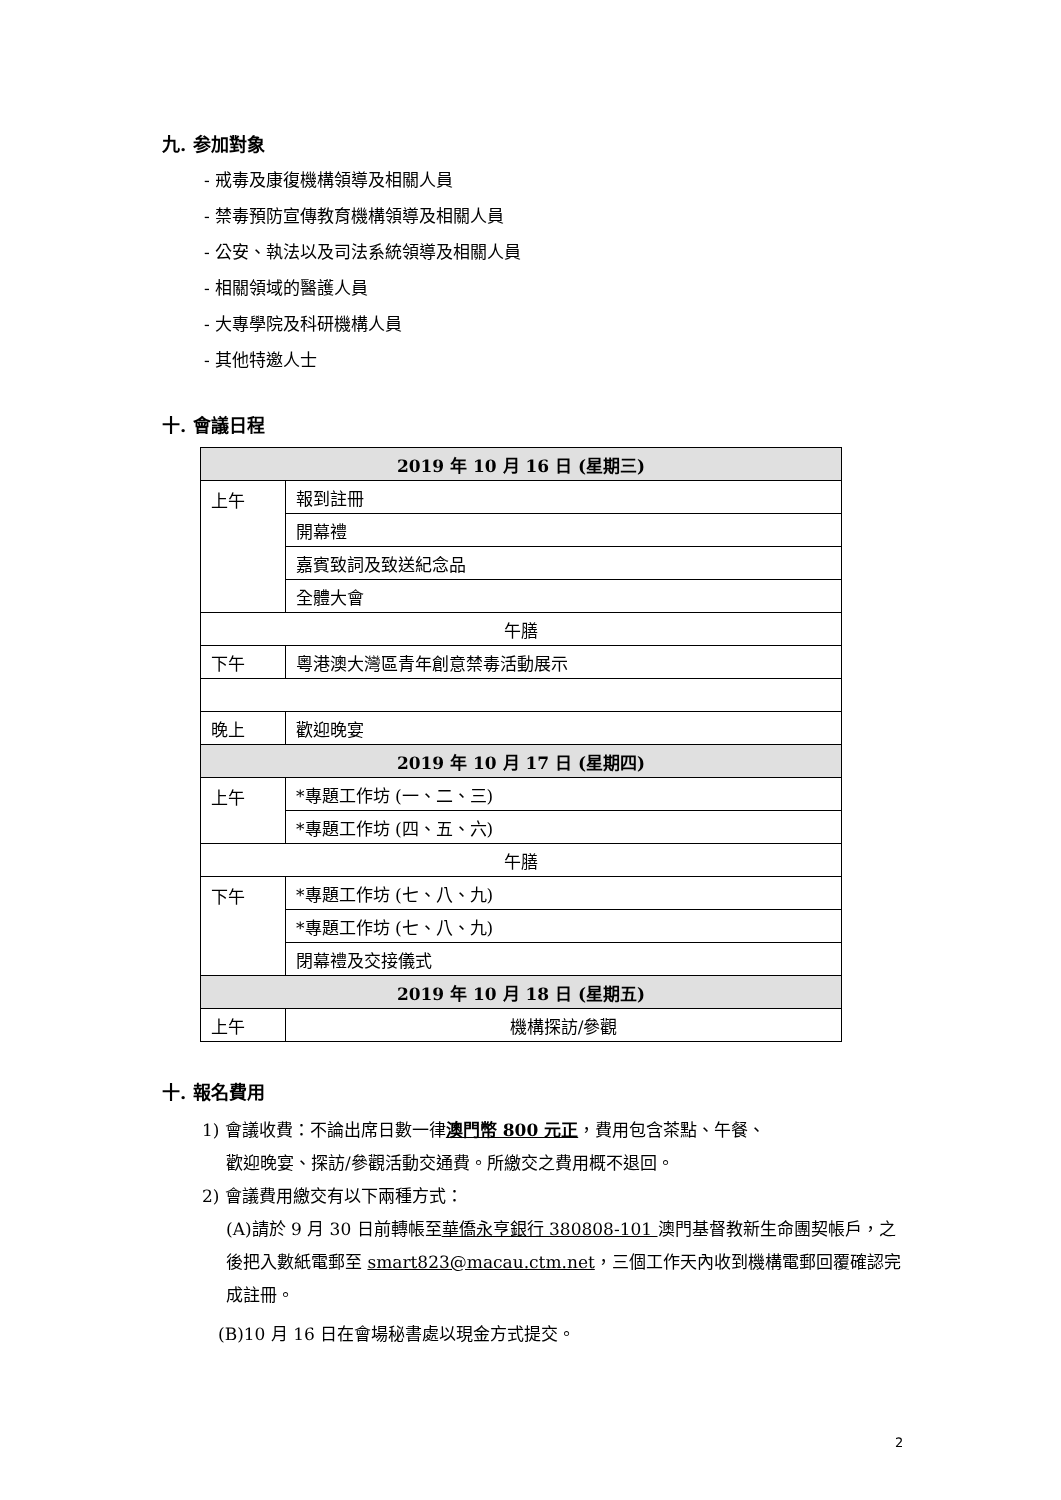九. 参加對象
- 戒毒及康復機構領導及相關人員
- 禁毒預防宣傳教育機構領導及相關人員
- 公安、執法以及司法系統領導及相關人員
- 相關領域的醫護人員
- 大專學院及科研機構人員
- 其他特邀人士
十. 會議日程
| 2019 年 10 月 16 日 (星期三) | |
| 上午 | 報到註冊 |
| | 開幕禮 |
| | 嘉賓致詞及致送紀念品 |
| | 全體大會 |
| 午膳 | |
| 下午 | 粵港澳大灣區青年創意禁毒活動展示 |
| 晚上 | 歡迎晚宴 |
| 2019 年 10 月 17 日 (星期四) | |
| 上午 | *專題工作坊 (一、二、三) |
| | *專題工作坊 (四、五、六) |
| 午膳 | |
| 下午 | *專題工作坊 (七、八、九) |
| | *專題工作坊 (七、八、九) |
| | 閉幕禮及交接儀式 |
| 2019 年 10 月 18 日 (星期五) | |
| 上午 | 機構探訪/參觀 |
十. 報名費用
1) 會議收費：不論出席日數一律澳門幣 800 元正，費用包含茶點、午餐、
歡迎晚宴、探訪/參觀活動交通費。所繳交之費用概不退回。
2) 會議費用繳交有以下兩種方式：
(A)請於 9 月 30 日前轉帳至華僑永亨銀行 380808-101 澳門基督教新生命團契帳戶，之後把入數紙電郵至 smart823@macau.ctm.net，三個工作天內收到機構電郵回覆確認完成註冊。
(B)10 月 16 日在會場秘書處以現金方式提交。
2